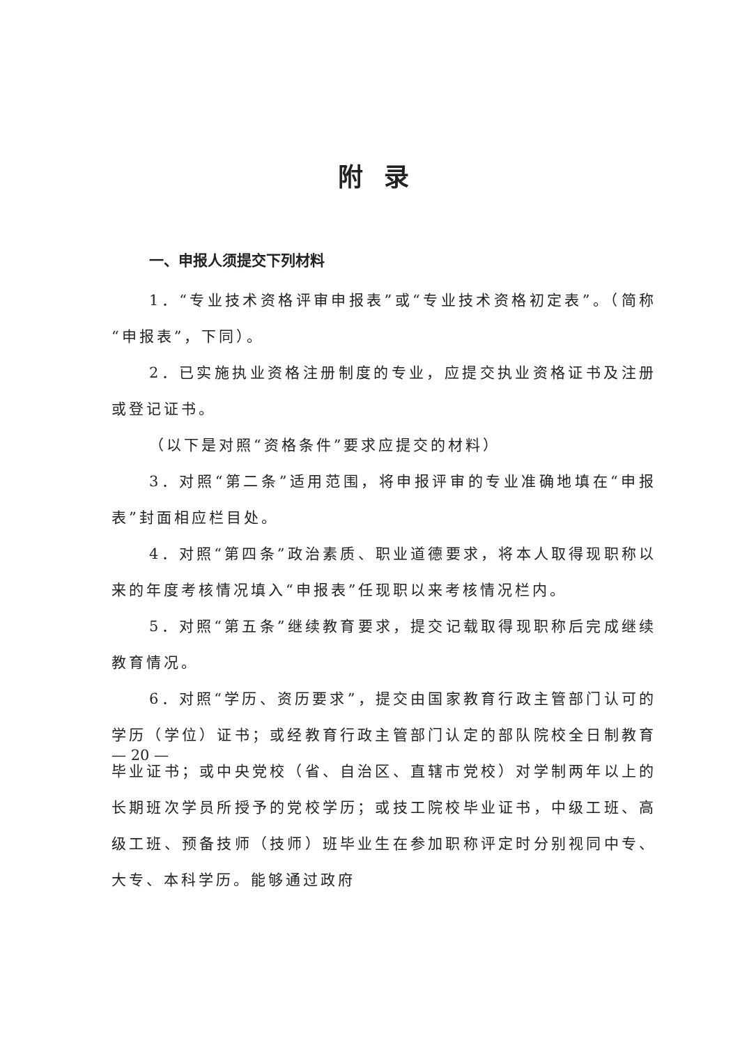附录
一、申报人须提交下列材料
1．“专业技术资格评审申报表”或“专业技术资格初定表”。（简称“申报表”，下同）。
2．已实施执业资格注册制度的专业，应提交执业资格证书及注册或登记证书。
（以下是对照“资格条件”要求应提交的材料）
3．对照“第二条”适用范围，将申报评审的专业准确地填在“申报表”封面相应栏目处。
4．对照“第四条”政治素质、职业道德要求，将本人取得现职称以来的年度考核情况填入“申报表”任现职以来考核情况栏内。
5．对照“第五条”继续教育要求，提交记载取得现职称后完成继续教育情况。
6．对照“学历、资历要求”，提交由国家教育行政主管部门认可的学历（学位）证书；或经教育行政主管部门认定的部队院校全日制教育毕业证书；或中央党校（省、自治区、直辖市党校）对学制两年以上的长期班次学员所授予的党校学历；或技工院校毕业证书，中级工班、高级工班、预备技师（技师）班毕业生在参加职称评定时分别视同中专、大专、本科学历。能够通过政府
— 20 —